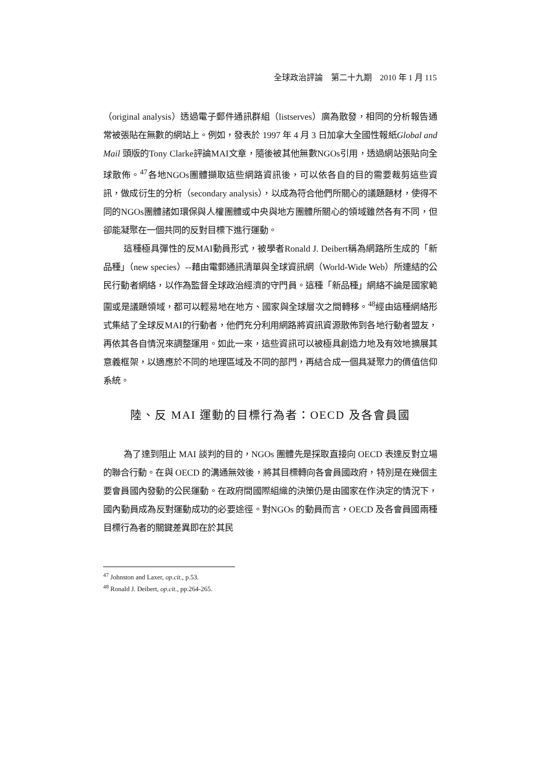全球政治評論　第二十九期　2010 年 1 月 115
（original analysis）透過電子郵件通訊群組（listserves）廣為散發，相同的分析報告通常被張貼在無數的網站上。例如，發表於 1997 年 4 月 3 日加拿大全國性報紙Global and Mail 頭版的Tony Clarke評論MAI文章，隨後被其他無數NGOs引用，透過網站張貼向全球散佈。<sup>47</sup>各地NGOs團體擷取這些網路資訊後，可以依各自的目的需要裁剪這些資訊，做成衍生的分析（secondary analysis），以成為符合他們所關心的議題題材，使得不同的NGOs團體諸如環保與人權團體或中央與地方團體所關心的領域雖然各有不同，但卻能凝聚在一個共同的反對目標下進行運動。
這種極具彈性的反MAI動員形式，被學者Ronald J. Deibert稱為網路所生成的「新品種」（new species）--藉由電郵通訊清單與全球資訊網（World-Wide Web）所連結的公民行動者網絡，以作為監督全球政治經濟的守門員。這種「新品種」網絡不論是國家範圍或是議題領域，都可以輕易地在地方、國家與全球層次之間轉移。<sup>48</sup>經由這種網絡形式集結了全球反MAI的行動者，他們充分利用網路將資訊資源散佈到各地行動者盟友，再依其各自情況來調整運用。如此一來，這些資訊可以被極具創造力地及有效地擴展其意義框架，以適應於不同的地理區域及不同的部門，再結合成一個具凝聚力的價值信仰系統。
陸、反 MAI 運動的目標行為者：OECD 及各會員國
為了達到阻止 MAI 談判的目的，NGOs 團體先是採取直接向 OECD 表達反對立場的聯合行動。在與 OECD 的溝通無效後，將其目標轉向各會員國政府，特別是在幾個主要會員國內發動的公民運動。在政府間國際組織的決策仍是由國家在作決定的情況下，國內動員成為反對運動成功的必要途徑。對NGOs 的動員而言，OECD 及各會員國兩種目標行為者的關鍵差異即在於其民
<sup>47</sup> Johnston and Laxer, op.cit., p.53.
<sup>48</sup> Ronald J. Deibert, op.cit., pp.264-265.